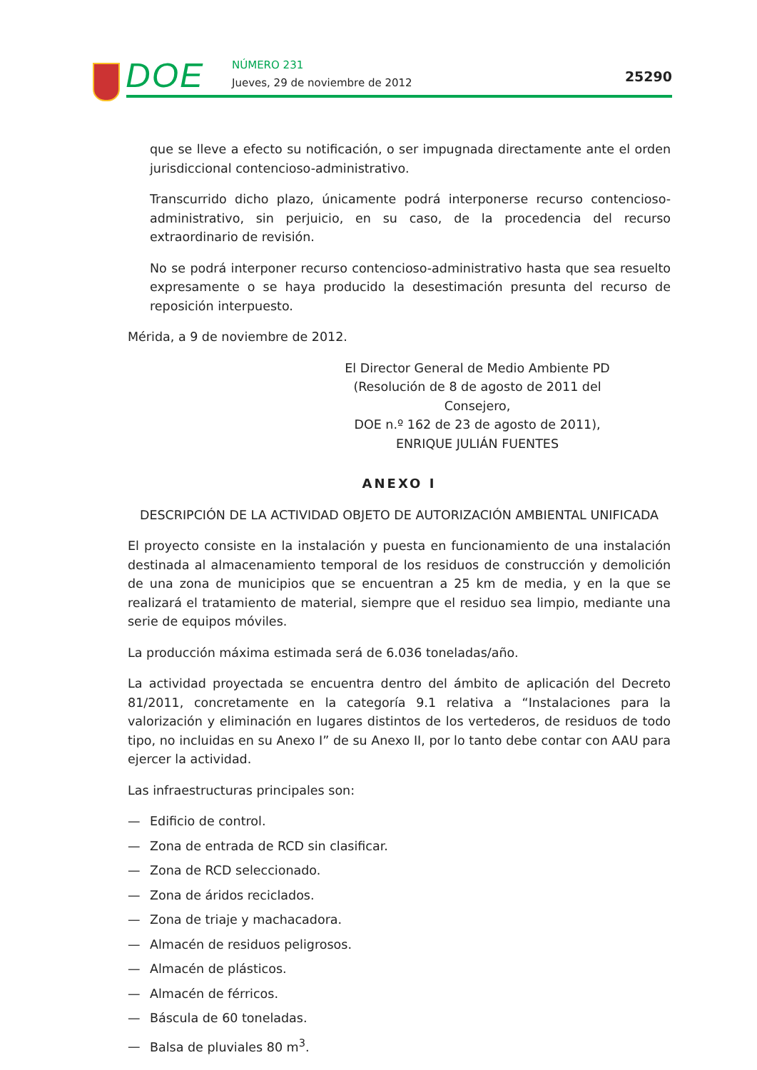DOE NÚMERO 231
Jueves, 29 de noviembre de 2012
25290
que se lleve a efecto su notificación, o ser impugnada directamente ante el orden jurisdiccional contencioso-administrativo.
Transcurrido dicho plazo, únicamente podrá interponerse recurso contencioso-administrativo, sin perjuicio, en su caso, de la procedencia del recurso extraordinario de revisión.
No se podrá interponer recurso contencioso-administrativo hasta que sea resuelto expresamente o se haya producido la desestimación presunta del recurso de reposición interpuesto.
Mérida, a 9 de noviembre de 2012.
El Director General de Medio Ambiente PD
(Resolución de 8 de agosto de 2011 del Consejero,
DOE n.º 162 de 23 de agosto de 2011),
ENRIQUE JULIÁN FUENTES
ANEXO I
DESCRIPCIÓN DE LA ACTIVIDAD OBJETO DE AUTORIZACIÓN AMBIENTAL UNIFICADA
El proyecto consiste en la instalación y puesta en funcionamiento de una instalación destinada al almacenamiento temporal de los residuos de construcción y demolición de una zona de municipios que se encuentran a 25 km de media, y en la que se realizará el tratamiento de material, siempre que el residuo sea limpio, mediante una serie de equipos móviles.
La producción máxima estimada será de 6.036 toneladas/año.
La actividad proyectada se encuentra dentro del ámbito de aplicación del Decreto 81/2011, concretamente en la categoría 9.1 relativa a “Instalaciones para la valorización y eliminación en lugares distintos de los vertederos, de residuos de todo tipo, no incluidas en su Anexo I” de su Anexo II, por lo tanto debe contar con AAU para ejercer la actividad.
Las infraestructuras principales son:
— Edificio de control.
— Zona de entrada de RCD sin clasificar.
— Zona de RCD seleccionado.
— Zona de áridos reciclados.
— Zona de triaje y machacadora.
— Almacén de residuos peligrosos.
— Almacén de plásticos.
— Almacén de férricos.
— Báscula de 60 toneladas.
— Balsa de pluviales 80 m<sup>3</sup>.